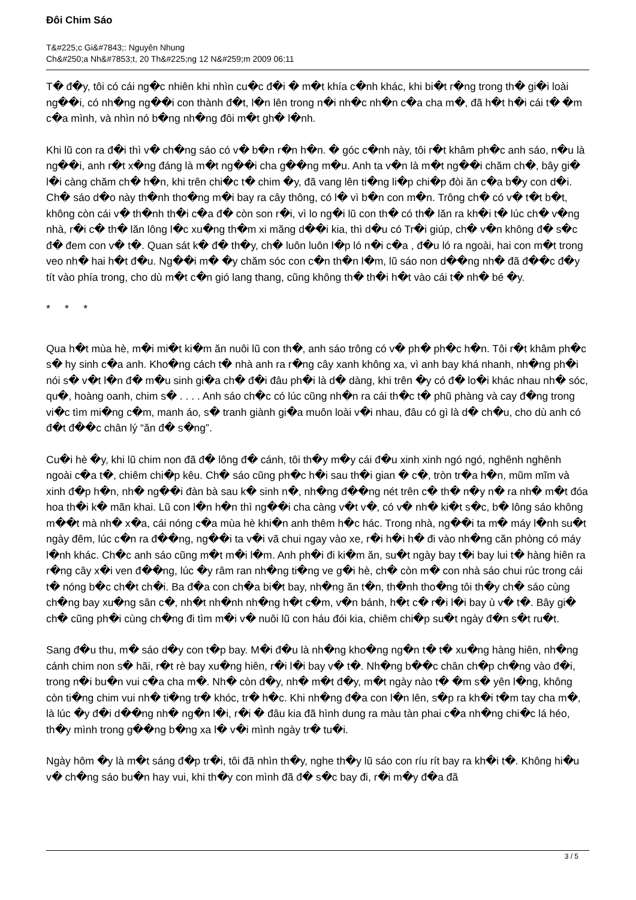Đôi Chim Sáo
T&#225;c Gi&#7843;: Nguyên Nhung
Ch&#250;a Nh&#7853;t, 20 Th&#225;ng 12 N&#259;m 2009 06:11
T� đ�y, tôi có cái ng�c nhiên khi nhìn cu�c đ�i � m�t khía c�nh khác, khi bi�t r�ng trong th� gi�i loài ng��i, có nh�ng ng��i con thành đ�t, l�n lên trong n�i nh�c nh�n c�a cha m�, đã h�t h�i cái t� �m c�a mình, và nhìn nó b�ng nh�ng đôi m�t gh� l�nh.
Khi lũ con ra đ�i thì v� ch�ng sáo có v� b�n r�n h�n. � góc c�nh này, tôi r�t khâm ph�c anh sáo, n�u là ng��i, anh r�t x�ng đáng là m�t ng��i cha g��ng m�u. Anh ta v�n là m�t ng��i chăm ch�, bây gi� l�i càng chăm ch� h�n, khi trên chi�c t� chim �y, đã vang lên ti�ng li�p chi�p đòi ăn c�a b�y con d�i. Ch� sáo d�o này th�nh tho�ng m�i bay ra cây thông, có l� vì b�n con m�n. Trông ch� có v� t�t b�t, không còn cái v� th�nh th�i c�a đ� còn son r�i, vì lo ng�i lũ con th� có th� lăn ra kh�i t� lúc ch� v�ng nhà, r�i c� th� lăn lông l�c xu�ng th�m xi măng d��i kia, thì d�u có Tr�i giúp, ch� v�n không đ� s�c đ� đem con v� t�. Quan sát k� đ� th�y, ch� luôn luôn l�p ló n�i c�a , đ�u ló ra ngoài, hai con m�t trong veo nh� hai h�t đ�u. Ng��i m� �y chăm sóc con c�n th�n l�m, lũ sáo non d��ng nh� đã đ��c đ�y tít vào phía trong, cho dù m�t c�n gió lang thang, cũng không th� th�i h�t vào cái t� nh� bé �y.
* * *
Qua h�t mùa hè, m�i mi�t ki�m ăn nuôi lũ con th�, anh sáo trông có v� ph� ph�c h�n. Tôi r�t khâm ph�c s� hy sinh c�a anh. Kho�ng cách t� nhà anh ra r�ng cây xanh không xa, vì anh bay khá nhanh, nh�ng ph�i nói s� v�t l�n đ� m�u sinh gi�a ch� đ�i đâu ph�i là d� dàng, khi trên �y có đ� lo�i khác nhau nh� sóc, qu�, hoàng oanh, chim s� . . . . Anh sáo ch�c có lúc cũng nh�n ra cái th�c t� phũ phàng và cay đ�ng trong vi�c tìm mi�ng c�m, manh áo, s� tranh giành gi�a muôn loài v�i nhau, đâu có gì là d� ch�u, cho dù anh có đ�t đ��c chân lý “ăn đ� s�ng”.
Cu�i hè �y, khi lũ chim non đã đ� lông đ� cánh, tôi th�y m�y cái đ�u xinh xinh ngó ngó, nghênh nghênh ngoài c�a t�, chiêm chi�p kêu. Ch� sáo cũng ph�c h�i sau th�i gian � c�, tròn tr�a h�n, mũm mĩm và xinh đ�p h�n, nh� ng��i đàn bà sau k� sinh n�, nh�ng đ��ng nét trên c� th� n�y n� ra nh� m�t đóa hoa th�i k� mãn khai. Lũ con l�n h�n thì ng��i cha càng v�t v�, có v� nh� ki�t s�c, b� lông sáo không m��t mà nh� x�a, cái nóng c�a mùa hè khi�n anh thêm h�c hác. Trong nhà, ng��i ta m� máy l�nh su�t ngày đêm, lúc c�n ra đ��ng, ng��i ta v�i vã chui ngay vào xe, r�i h�i h� đi vào nh�ng căn phòng có máy l�nh khác. Ch�c anh sáo cũng m�t m�i l�m. Anh ph�i đi ki�m ăn, su�t ngày bay t�i bay lui t� hàng hiên ra r�ng cây x�i ven đ��ng, lúc �y râm ran nh�ng ti�ng ve g�i hè, ch� còn m� con nhà sáo chui rúc trong cái t� nóng b�c ch�t ch�i. Ba đ�a con ch�a bi�t bay, nh�ng ăn t�n, th�nh tho�ng tôi th�y ch� sáo cùng ch�ng bay xu�ng sân c�, nh�t nh�nh nh�ng h�t c�m, v�n bánh, h�t c� r�i l�i bay ù v� t�. Bây gi� ch� cũng ph�i cùng ch�ng đi tìm m�i v� nuôi lũ con háu đói kia, chiêm chi�p su�t ngày đ�n s�t ru�t.
Sang đ�u thu, m� sáo d�y con t�p bay. M�i đ�u là nh�ng kho�ng ng�n t� t� xu�ng hàng hiên, nh�ng cánh chim non s� hãi, r�t rè bay xu�ng hiên, r�i l�i bay v� t�. Nh�ng b��c chân ch�p ch�ng vào đ�i, trong n�i bu�n vui c�a cha m�. Nh� còn đ�y, nh� m�t đ�y, m�t ngày nào t� �m s� yên l�ng, không còn ti�ng chim vui nh� ti�ng tr� khóc, tr� h�c. Khi nh�ng đ�a con l�n lên, s�p ra kh�i t�m tay cha m�, là lúc �y đ�i d��ng nh� ng�n l�i, r�i � đâu kia đã hình dung ra màu tàn phai c�a nh�ng chi�c lá héo, th�y mình trong g��ng b�ng xa l� v�i mình ngày tr� tu�i.
Ngày hôm �y là m�t sáng đ�p tr�i, tôi đã nhìn th�y, nghe th�y lũ sáo con ríu rít bay ra kh�i t�. Không hi�u v� ch�ng sáo bu�n hay vui, khi th�y con mình đã đ� s�c bay đi, r�i m�y đ�a đã
3 / 5